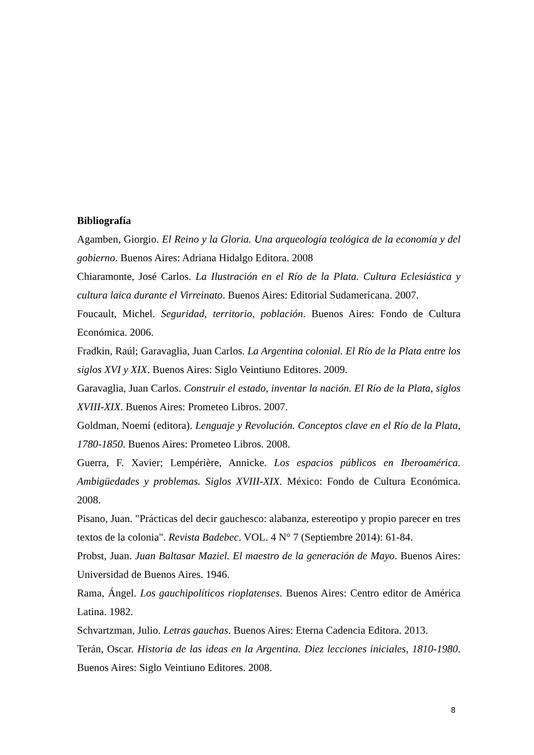Bibliografía
Agamben, Giorgio. El Reino y la Gloria. Una arqueología teológica de la economía y del gobierno. Buenos Aires: Adriana Hidalgo Editora. 2008
Chiaramonte, José Carlos. La Ilustración en el Río de la Plata. Cultura Eclesiástica y cultura laica durante el Virreinato. Buenos Aires: Editorial Sudamericana. 2007.
Foucault, Michel. Seguridad, territorio, población. Buenos Aires: Fondo de Cultura Económica. 2006.
Fradkin, Raúl; Garavaglia, Juan Carlos. La Argentina colonial. El Río de la Plata entre los siglos XVI y XIX. Buenos Aires: Siglo Veintiuno Editores. 2009.
Garavaglia, Juan Carlos. Construir el estado, inventar la nación. El Río de la Plata, siglos XVIII-XIX. Buenos Aires: Prometeo Libros. 2007.
Goldman, Noemí (editora). Lenguaje y Revolución. Conceptos clave en el Río de la Plata, 1780-1850. Buenos Aires: Prometeo Libros. 2008.
Guerra, F. Xavier; Lempérière, Annicke. Los espacios públicos en Iberoamérica. Ambigüedades y problemas. Siglos XVIII-XIX. México: Fondo de Cultura Económica. 2008.
Pisano, Juan. "Prácticas del decir gauchesco: alabanza, estereotipo y propio parecer en tres textos de la colonia". Revista Badebec. VOL. 4 N° 7 (Septiembre 2014): 61-84.
Probst, Juan. Juan Baltasar Maziel. El maestro de la generación de Mayo. Buenos Aires: Universidad de Buenos Aires. 1946.
Rama, Ángel. Los gauchipolíticos rioplatenses. Buenos Aires: Centro editor de América Latina. 1982.
Schvartzman, Julio. Letras gauchas. Buenos Aires: Eterna Cadencia Editora. 2013.
Terán, Oscar. Historia de las ideas en la Argentina. Diez lecciones iniciales, 1810-1980. Buenos Aires: Siglo Veintiuno Editores. 2008.
8